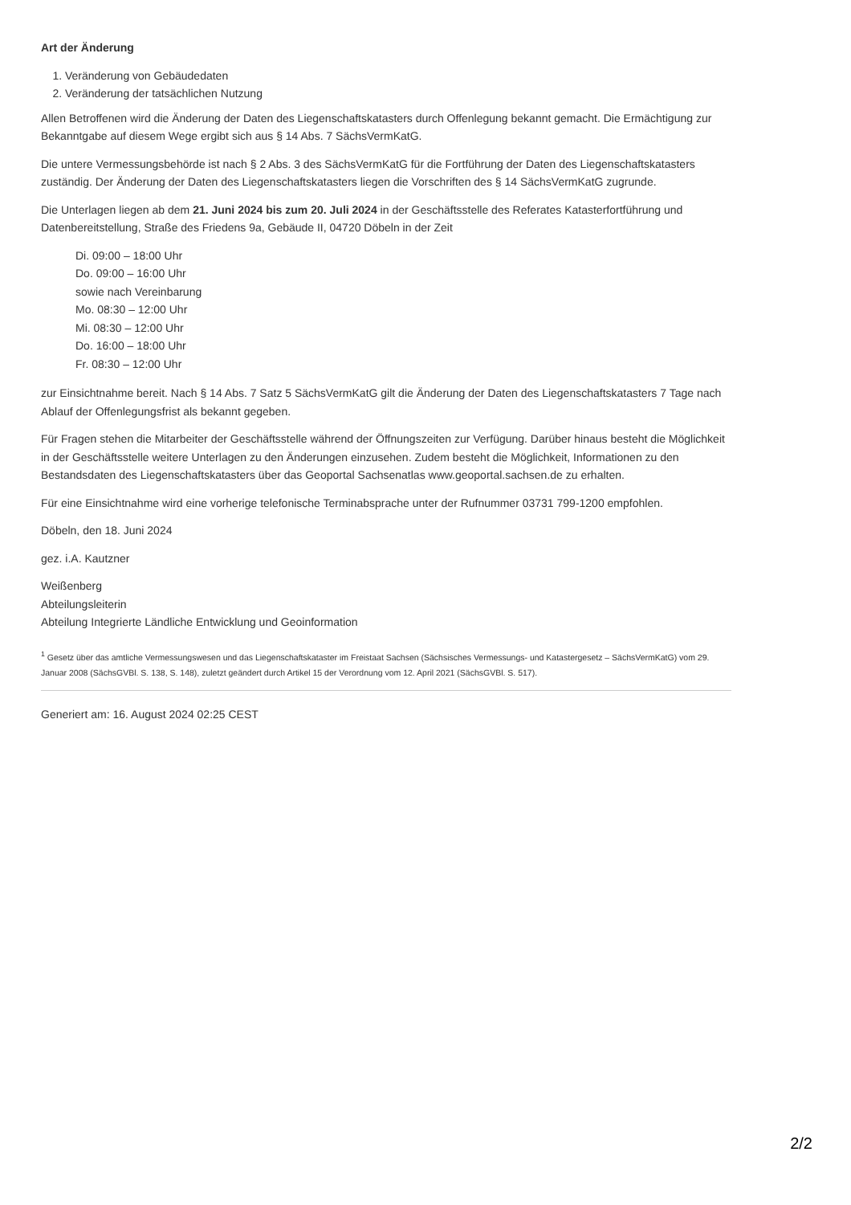Art der Änderung
1. Veränderung von Gebäudedaten
2. Veränderung der tatsächlichen Nutzung
Allen Betroffenen wird die Änderung der Daten des Liegenschaftskatasters durch Offenlegung bekannt gemacht. Die Ermächtigung zur Bekanntgabe auf diesem Wege ergibt sich aus § 14 Abs. 7 SächsVermKatG.
Die untere Vermessungsbehörde ist nach § 2 Abs. 3 des SächsVermKatG für die Fortführung der Daten des Liegenschaftskatasters zuständig. Der Änderung der Daten des Liegenschaftskatasters liegen die Vorschriften des § 14 SächsVermKatG zugrunde.
Die Unterlagen liegen ab dem 21. Juni 2024 bis zum 20. Juli 2024 in der Geschäftsstelle des Referates Katasterfortführung und Datenbereitstellung, Straße des Friedens 9a, Gebäude II, 04720 Döbeln in der Zeit
Di. 09:00 – 18:00 Uhr
Do. 09:00 – 16:00 Uhr
sowie nach Vereinbarung
Mo. 08:30 – 12:00 Uhr
Mi. 08:30 – 12:00 Uhr
Do. 16:00 – 18:00 Uhr
Fr. 08:30 – 12:00 Uhr
zur Einsichtnahme bereit. Nach § 14 Abs. 7 Satz 5 SächsVermKatG gilt die Änderung der Daten des Liegenschaftskatasters 7 Tage nach Ablauf der Offenlegungsfrist als bekannt gegeben.
Für Fragen stehen die Mitarbeiter der Geschäftsstelle während der Öffnungszeiten zur Verfügung. Darüber hinaus besteht die Möglichkeit in der Geschäftsstelle weitere Unterlagen zu den Änderungen einzusehen. Zudem besteht die Möglichkeit, Informationen zu den Bestandsdaten des Liegenschaftskatasters über das Geoportal Sachsenatlas www.geoportal.sachsen.de zu erhalten.
Für eine Einsichtnahme wird eine vorherige telefonische Terminabsprache unter der Rufnummer 03731 799-1200 empfohlen.
Döbeln, den 18. Juni 2024
gez. i.A. Kautzner
Weißenberg
Abteilungsleiterin
Abteilung Integrierte Ländliche Entwicklung und Geoinformation
<sup>1</sup> Gesetz über das amtliche Vermessungswesen und das Liegenschaftskataster im Freistaat Sachsen (Sächsisches Vermessungs- und Katastergesetz – SächsVermKatG) vom 29. Januar 2008 (SächsGVBl. S. 138, S. 148), zuletzt geändert durch Artikel 15 der Verordnung vom 12. April 2021 (SächsGVBl. S. 517).
Generiert am: 16. August 2024 02:25 CEST
2/2